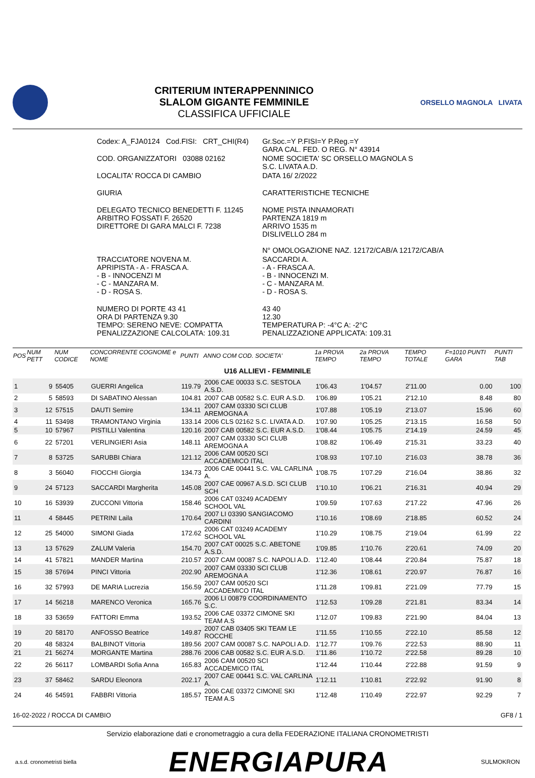CRITERIUM INTERAPPENNINICO
SLALOM GIGANTE FEMMINILE
CLASSIFICA UFFICIALE
ORSELLO MAGNOLA LIVATA
| Codex: A_FJA0124 Cod.FISI: CRT_CHI(R4) | Gr.Soc.=Y P.FISI=Y P.Reg.=Y GARA CAL. FED. O REG. N° 43914 |
| COD. ORGANIZZATORI 03088 02162 | NOME SOCIETA' SC ORSELLO MAGNOLA S S.C. LIVATA A.D. |
| LOCALITA' ROCCA DI CAMBIO | DATA 16/ 2/2022 |
| GIURIA | CARATTERISTICHE TECNICHE |
| DELEGATO TECNICO BENEDETTI F. 11245 ARBITRO FOSSATI F. 26520 DIRETTORE DI GARA MALCI F. 7238 | NOME PISTA INNAMORATI PARTENZA 1819 m ARRIVO 1535 m DISLIVELLO 284 m N° OMOLOGAZIONE NAZ. 12172/CAB/A 12172/CAB/A |
| TRACCIATORE NOVENA M. APRIPISTA - A - FRASCA A. - B - INNOCENZI M - C - MANZARA M. - D - ROSA S. | SACCARDI A. - A - FRASCA A. - B - INNOCENZI M. - C - MANZARA M. - D - ROSA S. |
| NUMERO DI PORTE 43 41 ORA DI PARTENZA 9.30 TEMPO: SERENO NEVE: COMPATTA PENALIZZAZIONE CALCOLATA: 109.31 | 43 40 12.30 TEMPERATURA P: -4°C A: -2°C PENALIZZAZIONE APPLICATA: 109.31 |
| POS | NUM PETT | NUM CODICE | CONCORRENTE COGNOME e NOME | PUNTI | ANNO COM COD. SOCIETA' | 1a PROVA TEMPO | 2a PROVA TEMPO | TEMPO TOTALE | F=1010 PUNTI GARA | PUNTI TAB |
| --- | --- | --- | --- | --- | --- | --- | --- | --- | --- | --- |
| U16 ALLIEVI - FEMMINILE | | | | | | | | | | |
| 1 | 9 | 55405 | GUERRI Angelica | 119.79 | 2006 CAE 00033 S.C. SESTOLA A.S.D. | 1'06.43 | 1'04.57 | 2'11.00 | 0.00 | 100 |
| 2 | 5 | 58593 | DI SABATINO Alessan | 104.81 | 2007 CAB 00582 S.C. EUR A.S.D. | 1'06.89 | 1'05.21 | 2'12.10 | 8.48 | 80 |
| 3 | 12 | 57515 | DAUTI Semire | 134.11 | 2007 CAM 03330 SCI CLUB AREMOGNA A | 1'07.88 | 1'05.19 | 2'13.07 | 15.96 | 60 |
| 4 | 11 | 53498 | TRAMONTANO Virginia | 133.14 | 2006 CLS 02162 S.C. LIVATA A.D. | 1'07.90 | 1'05.25 | 2'13.15 | 16.58 | 50 |
| 5 | 10 | 57967 | PISTILLI Valentina | 120.16 | 2007 CAB 00582 S.C. EUR A.S.D. | 1'08.44 | 1'05.75 | 2'14.19 | 24.59 | 45 |
| 6 | 22 | 57201 | VERLINGIERI Asia | 148.11 | 2007 CAM 03330 SCI CLUB AREMOGNA A | 1'08.82 | 1'06.49 | 2'15.31 | 33.23 | 40 |
| 7 | 8 | 53725 | SARUBBI Chiara | 121.12 | 2006 CAM 00520 SCI ACCADEMICO ITAL | 1'08.93 | 1'07.10 | 2'16.03 | 38.78 | 36 |
| 8 | 3 | 56040 | FIOCCHI Giorgia | 134.73 | 2006 CAE 00441 S.C. VAL CARLINA A. | 1'08.75 | 1'07.29 | 2'16.04 | 38.86 | 32 |
| 9 | 24 | 57123 | SACCARDI Margherita | 145.08 | 2007 CAE 00967 A.S.D. SCI CLUB SCH | 1'10.10 | 1'06.21 | 2'16.31 | 40.94 | 29 |
| 10 | 16 | 53939 | ZUCCONI Vittoria | 158.46 | 2006 CAT 03249 ACADEMY SCHOOL VAL | 1'09.59 | 1'07.63 | 2'17.22 | 47.96 | 26 |
| 11 | 4 | 58445 | PETRINI Laila | 170.64 | 2007 LI 03390 SANGIACOMO CARDINI | 1'10.16 | 1'08.69 | 2'18.85 | 60.52 | 24 |
| 12 | 25 | 54000 | SIMONI Giada | 172.62 | 2006 CAT 03249 ACADEMY SCHOOL VAL | 1'10.29 | 1'08.75 | 2'19.04 | 61.99 | 22 |
| 13 | 13 | 57629 | ZALUM Valeria | 154.70 | 2007 CAT 00025 S.C. ABETONE A.S.D. | 1'09.85 | 1'10.76 | 2'20.61 | 74.09 | 20 |
| 14 | 41 | 57821 | MANDER Martina | 210.57 | 2007 CAM 00087 S.C. NAPOLI A.D. | 1'12.40 | 1'08.44 | 2'20.84 | 75.87 | 18 |
| 15 | 38 | 57694 | PINCI Vittoria | 202.90 | 2007 CAM 03330 SCI CLUB AREMOGNA A | 1'12.36 | 1'08.61 | 2'20.97 | 76.87 | 16 |
| 16 | 32 | 57993 | DE MARIA Lucrezia | 156.59 | 2007 CAM 00520 SCI ACCADEMICO ITAL | 1'11.28 | 1'09.81 | 2'21.09 | 77.79 | 15 |
| 17 | 14 | 56218 | MARENCO Veronica | 165.76 | 2006 LI 00879 COORDINAMENTO S.C. | 1'12.53 | 1'09.28 | 2'21.81 | 83.34 | 14 |
| 18 | 33 | 53659 | FATTORI Emma | 193.52 | 2006 CAE 03372 CIMONE SKI TEAM A.S | 1'12.07 | 1'09.83 | 2'21.90 | 84.04 | 13 |
| 19 | 20 | 58170 | ANFOSSO Beatrice | 149.87 | 2007 CAB 03405 SKI TEAM LE ROCCHE | 1'11.55 | 1'10.55 | 2'22.10 | 85.58 | 12 |
| 20 | 48 | 58324 | BALBINOT Vittoria | 189.56 | 2007 CAM 00087 S.C. NAPOLI A.D. | 1'12.77 | 1'09.76 | 2'22.53 | 88.90 | 11 |
| 21 | 21 | 56274 | MORGANTE Martina | 288.76 | 2006 CAB 00582 S.C. EUR A.S.D. | 1'11.86 | 1'10.72 | 2'22.58 | 89.28 | 10 |
| 22 | 26 | 56117 | LOMBARDI Sofia Anna | 165.83 | 2006 CAM 00520 SCI ACCADEMICO ITAL | 1'12.44 | 1'10.44 | 2'22.88 | 91.59 | 9 |
| 23 | 37 | 58462 | SARDU Eleonora | 202.17 | 2007 CAE 00441 S.C. VAL CARLINA A. | 1'12.11 | 1'10.81 | 2'22.92 | 91.90 | 8 |
| 24 | 46 | 54591 | FABBRI Vittoria | 185.57 | 2006 CAE 03372 CIMONE SKI TEAM A.S | 1'12.48 | 1'10.49 | 2'22.97 | 92.29 | 7 |
16-02-2022 / ROCCA DI CAMBIO GF8 / 1
Servizio elaborazione dati e cronometraggio a cura della FEDERAZIONE ITALIANA CRONOMETRISTI
a.s.d. cronometristi biella ENERGIAPURA SULMOKRON